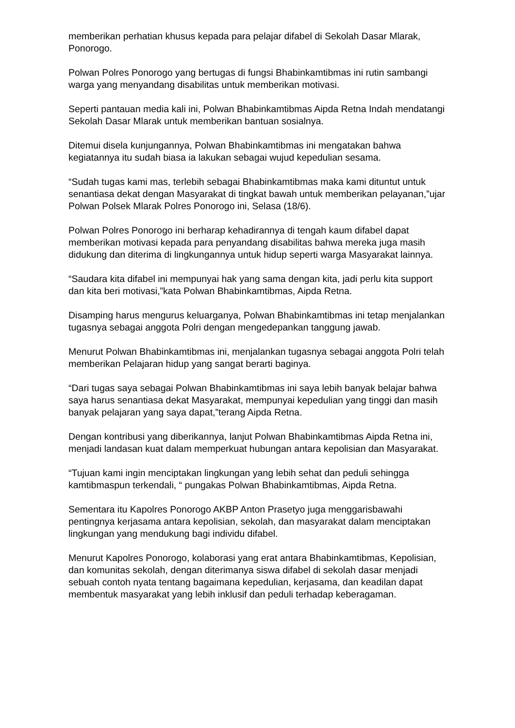memberikan perhatian khusus kepada para pelajar difabel di Sekolah Dasar Mlarak, Ponorogo.
Polwan Polres Ponorogo yang bertugas di fungsi Bhabinkamtibmas ini rutin sambangi warga yang menyandang disabilitas untuk memberikan motivasi.
Seperti pantauan media kali ini, Polwan Bhabinkamtibmas Aipda Retna Indah mendatangi Sekolah Dasar Mlarak untuk memberikan bantuan sosialnya.
Ditemui disela kunjungannya, Polwan Bhabinkamtibmas ini mengatakan bahwa kegiatannya itu sudah biasa ia lakukan sebagai wujud kepedulian sesama.
“Sudah tugas kami mas, terlebih sebagai Bhabinkamtibmas maka kami dituntut untuk senantiasa dekat dengan Masyarakat di tingkat bawah untuk memberikan pelayanan,”ujar Polwan Polsek Mlarak Polres Ponorogo ini, Selasa (18/6).
Polwan Polres Ponorogo ini berharap kehadirannya di tengah kaum difabel dapat memberikan motivasi kepada para penyandang disabilitas bahwa mereka juga masih didukung dan diterima di lingkungannya untuk hidup seperti warga Masyarakat lainnya.
“Saudara kita difabel ini mempunyai hak yang sama dengan kita, jadi perlu kita support dan kita beri motivasi,”kata Polwan Bhabinkamtibmas, Aipda Retna.
Disamping harus mengurus keluarganya, Polwan Bhabinkamtibmas ini tetap menjalankan tugasnya sebagai anggota Polri dengan mengedepankan tanggung jawab.
Menurut Polwan Bhabinkamtibmas ini, menjalankan tugasnya sebagai anggota Polri telah memberikan Pelajaran hidup yang sangat berarti baginya.
“Dari tugas saya sebagai Polwan Bhabinkamtibmas ini saya lebih banyak belajar bahwa saya harus senantiasa dekat Masyarakat, mempunyai kepedulian yang tinggi dan masih banyak pelajaran yang saya dapat,”terang Aipda Retna.
Dengan kontribusi yang diberikannya, lanjut Polwan Bhabinkamtibmas Aipda Retna ini, menjadi landasan kuat dalam memperkuat hubungan antara kepolisian dan Masyarakat.
“Tujuan kami ingin menciptakan lingkungan yang lebih sehat dan peduli sehingga kamtibmaspun terkendali, “ pungakas Polwan Bhabinkamtibmas, Aipda Retna.
Sementara itu Kapolres Ponorogo AKBP Anton Prasetyo juga menggarisbawahi pentingnya kerjasama antara kepolisian, sekolah, dan masyarakat dalam menciptakan lingkungan yang mendukung bagi individu difabel.
Menurut Kapolres Ponorogo, kolaborasi yang erat antara Bhabinkamtibmas, Kepolisian, dan komunitas sekolah, dengan diterimanya siswa difabel di sekolah dasar menjadi sebuah contoh nyata tentang bagaimana kepedulian, kerjasama, dan keadilan dapat membentuk masyarakat yang lebih inklusif dan peduli terhadap keberagaman.